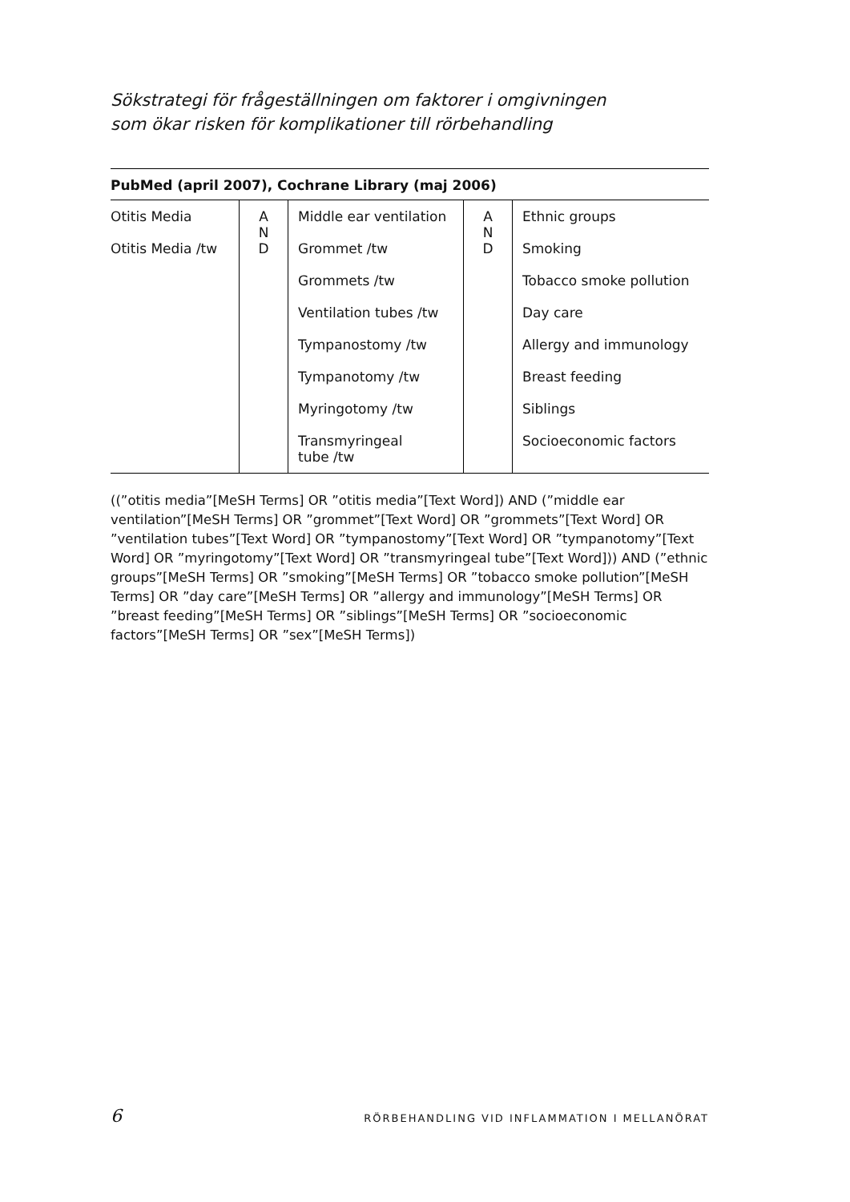Sökstrategi för frågeställningen om faktorer i omgivningen
som ökar risken för komplikationer till rörbehandling
PubMed (april 2007), Cochrane Library (maj 2006)
| Otitis Media | A N D | Middle ear ventilation | A N D | Ethnic groups |
| Otitis Media /tw | | Grommet /tw | | Smoking |
| | | Grommets /tw | | Tobacco smoke pollution |
| | | Ventilation tubes /tw | | Day care |
| | | Tympanostomy /tw | | Allergy and immunology |
| | | Tympanotomy /tw | | Breast feeding |
| | | Myringotomy /tw | | Siblings |
| | | Transmyringeal tube /tw | | Socioeconomic factors |
((”otitis media”[MeSH Terms] OR ”otitis media”[Text Word]) AND (”middle ear ventilation”[MeSH Terms] OR ”grommet”[Text Word] OR ”grommets”[Text Word] OR ”ventilation tubes”[Text Word] OR ”tympanostomy”[Text Word] OR ”tympanotomy”[Text Word] OR ”myringotomy”[Text Word] OR ”transmyringeal tube”[Text Word])) AND (”ethnic groups”[MeSH Terms] OR ”smoking”[MeSH Terms] OR ”tobacco smoke pollution”[MeSH Terms] OR ”day care”[MeSH Terms] OR ”allergy and immunology”[MeSH Terms] OR ”breast feeding”[MeSH Terms] OR ”siblings”[MeSH Terms] OR ”socioeconomic factors”[MeSH Terms] OR ”sex”[MeSH Terms])
6 RÖRBEHANDLING VID INFLAMMATION I MELLANÖRAT